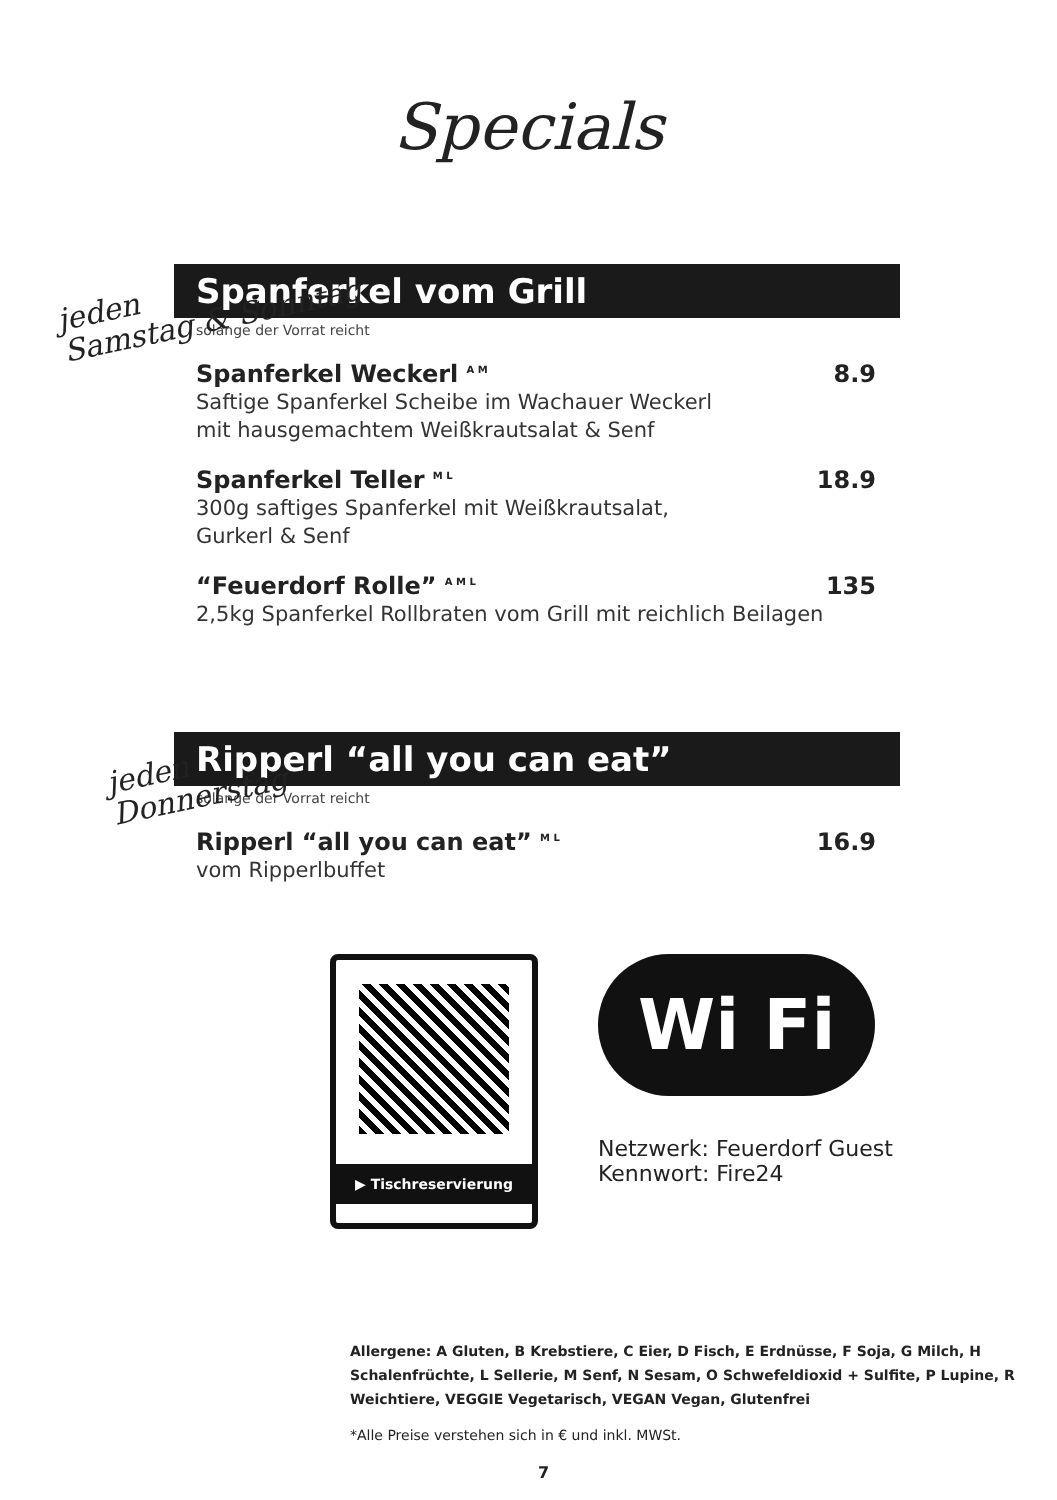Specials
jeden
Samstag & Sonntag
Spanferkel vom Grill
solange der Vorrat reicht
Spanferkel Weckerl A M 8.9
Saftige Spanferkel Scheibe im Wachauer Weckerl
mit hausgemachtem Weißkrautsalat & Senf
Spanferkel Teller M L 18.9
300g saftiges Spanferkel mit Weißkrautsalat,
Gurkerl & Senf
“Feuerdorf Rolle” A M L 135
2,5kg Spanferkel Rollbraten vom Grill mit reichlich Beilagen
jeden
Donnerstag
Ripperl “all you can eat”
solange der Vorrat reicht
Ripperl “all you can eat” M L 16.9
vom Ripperlbuffet
▶ Tischreservierung
Wi Fi
Netzwerk: Feuerdorf Guest
Kennwort: Fire24
Allergene: A Gluten, B Krebstiere, C Eier, D Fisch, E Erdnüsse, F Soja, G Milch, H Schalenfrüchte, L Sellerie, M Senf, N Sesam, O Schwefeldioxid + Sulfite, P Lupine, R Weichtiere, VEGGIE Vegetarisch, VEGAN Vegan, Glutenfrei
*Alle Preise verstehen sich in € und inkl. MWSt.
7